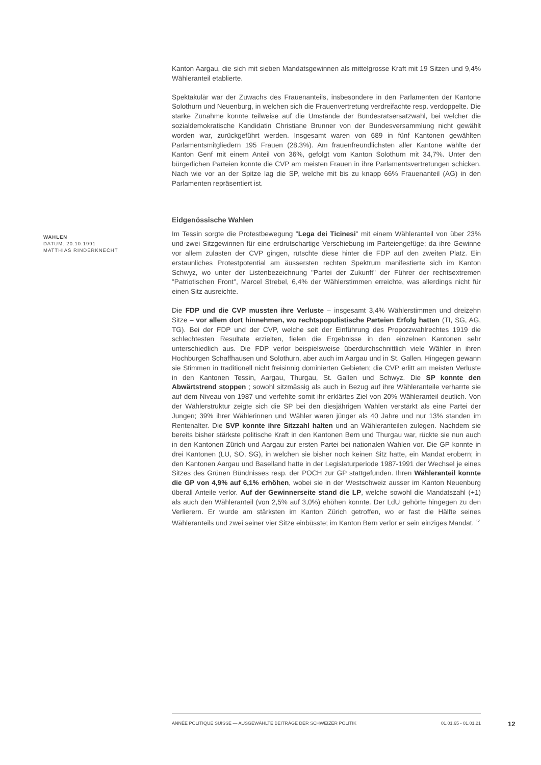Kanton Aargau, die sich mit sieben Mandatsgewinnen als mittelgrosse Kraft mit 19 Sitzen und 9,4% Wähleranteil etablierte.
Spektakulär war der Zuwachs des Frauenanteils, insbesondere in den Parlamenten der Kantone Solothurn und Neuenburg, in welchen sich die Frauenvertretung verdreifachte resp. verdoppelte. Die starke Zunahme konnte teilweise auf die Umstände der Bundesratsersatzwahl, bei welcher die sozialdemokratische Kandidatin Christiane Brunner von der Bundesversammlung nicht gewählt worden war, zurückgeführt werden. Insgesamt waren von 689 in fünf Kantonen gewählten Parlamentsmitgliedern 195 Frauen (28,3%). Am frauenfreundlichsten aller Kantone wählte der Kanton Genf mit einem Anteil von 36%, gefolgt vom Kanton Solothurn mit 34,7%. Unter den bürgerlichen Parteien konnte die CVP am meisten Frauen in ihre Parlamentsvertretungen schicken. Nach wie vor an der Spitze lag die SP, welche mit bis zu knapp 66% Frauenanteil (AG) in den Parlamenten repräsentiert ist.
Eidgenössische Wahlen
WAHLEN
DATUM: 20.10.1991
MATTHIAS RINDERKNECHT
Im Tessin sorgte die Protestbewegung "Lega dei Ticinesi" mit einem Wähleranteil von über 23% und zwei Sitzgewinnen für eine erdrutschartige Verschiebung im Parteiengefüge; da ihre Gewinne vor allem zulasten der CVP gingen, rutschte diese hinter die FDP auf den zweiten Platz. Ein erstaunliches Protestpotential am äussersten rechten Spektrum manifestierte sich im Kanton Schwyz, wo unter der Listenbezeichnung "Partei der Zukunft" der Führer der rechtsextremen "Patriotischen Front", Marcel Strebel, 6,4% der Wählerstimmen erreichte, was allerdings nicht für einen Sitz ausreichte.
Die FDP und die CVP mussten ihre Verluste – insgesamt 3,4% Wählerstimmen und dreizehn Sitze – vor allem dort hinnehmen, wo rechtspopulistische Parteien Erfolg hatten (TI, SG, AG, TG). Bei der FDP und der CVP, welche seit der Einführung des Proporzwahlrechtes 1919 die schlechtesten Resultate erzielten, fielen die Ergebnisse in den einzelnen Kantonen sehr unterschiedlich aus. Die FDP verlor beispielsweise überdurchschnittlich viele Wähler in ihren Hochburgen Schaffhausen und Solothurn, aber auch im Aargau und in St. Gallen. Hingegen gewann sie Stimmen in traditionell nicht freisinnig dominierten Gebieten; die CVP erlitt am meisten Verluste in den Kantonen Tessin, Aargau, Thurgau, St. Gallen und Schwyz. Die SP konnte den Abwärtstrend stoppen ; sowohl sitzmässig als auch in Bezug auf ihre Wähleranteile verharrte sie auf dem Niveau von 1987 und verfehlte somit ihr erklärtes Ziel von 20% Wähleranteil deutlich. Von der Wählerstruktur zeigte sich die SP bei den diesjährigen Wahlen verstärkt als eine Partei der Jungen; 39% ihrer Wählerinnen und Wähler waren jünger als 40 Jahre und nur 13% standen im Rentenalter. Die SVP konnte ihre Sitzzahl halten und an Wähleranteilen zulegen. Nachdem sie bereits bisher stärkste politische Kraft in den Kantonen Bern und Thurgau war, rückte sie nun auch in den Kantonen Zürich und Aargau zur ersten Partei bei nationalen Wahlen vor. Die GP konnte in drei Kantonen (LU, SO, SG), in welchen sie bisher noch keinen Sitz hatte, ein Mandat erobern; in den Kantonen Aargau und Baselland hatte in der Legislaturperiode 1987-1991 der Wechsel je eines Sitzes des Grünen Bündnisses resp. der POCH zur GP stattgefunden. Ihren Wähleranteil konnte die GP von 4,9% auf 6,1% erhöhen, wobei sie in der Westschweiz ausser im Kanton Neuenburg überall Anteile verlor. Auf der Gewinnerseite stand die LP, welche sowohl die Mandatszahl (+1) als auch den Wähleranteil (von 2,5% auf 3,0%) ehöhen konnte. Der LdU gehörte hingegen zu den Verlierern. Er wurde am stärksten im Kanton Zürich getroffen, wo er fast die Hälfte seines Wähleranteils und zwei seiner vier Sitze einbüsste; im Kanton Bern verlor er sein einziges Mandat. <sup>12</sup>
ANNÉE POLITIQUE SUISSE — AUSGEWÄHLTE BEITRÄGE DER SCHWEIZER POLITIK 01.01.65 - 01.01.21
12